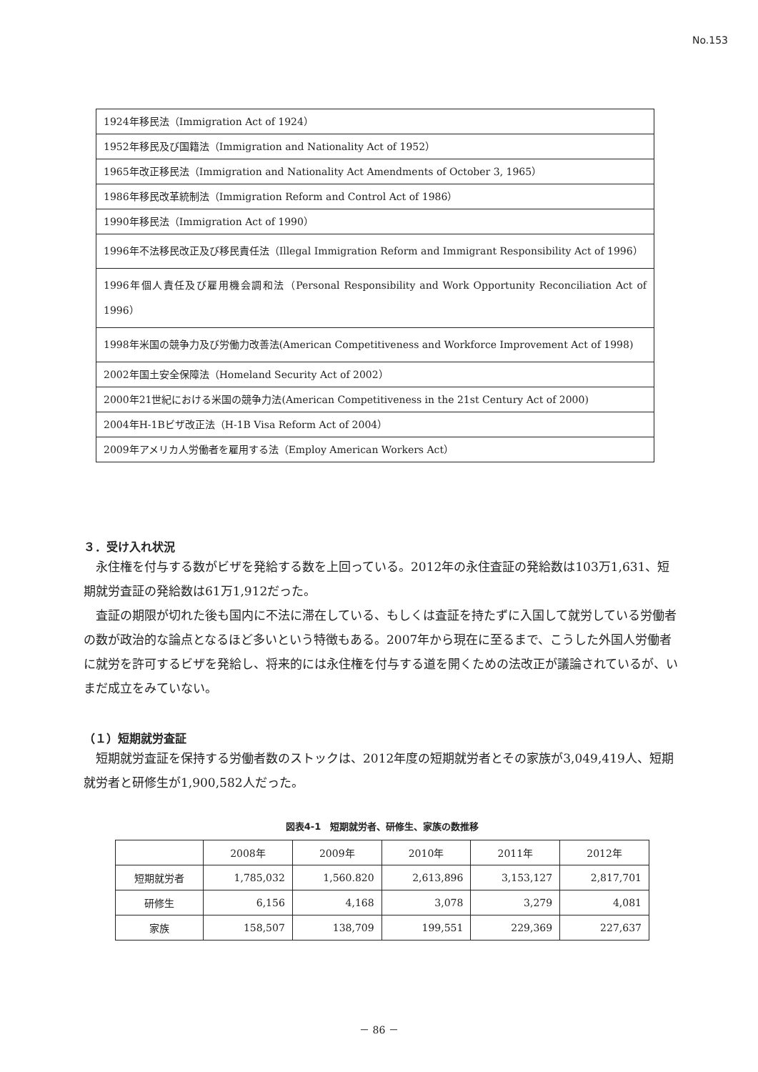No.153
| 1924年移民法（Immigration Act of 1924） |
| 1952年移民及び国籍法（Immigration and Nationality Act of 1952） |
| 1965年改正移民法（Immigration and Nationality Act Amendments of October 3, 1965） |
| 1986年移民改革統制法（Immigration Reform and Control Act of 1986） |
| 1990年移民法（Immigration Act of 1990） |
| 1996年不法移民改正及び移民責任法（Illegal Immigration Reform and Immigrant Responsibility Act of 1996） |
| 1996年個人責任及び雇用機会調和法（Personal Responsibility and Work Opportunity Reconciliation Act of 1996） |
| 1998年米国の競争力及び労働力改善法(American Competitiveness and Workforce Improvement Act of 1998) |
| 2002年国土安全保障法（Homeland Security Act of 2002） |
| 2000年21世紀における米国の競争力法(American Competitiveness in the 21st Century Act of 2000) |
| 2004年H-1Bビザ改正法（H-1B Visa Reform Act of 2004） |
| 2009年アメリカ人労働者を雇用する法（Employ American Workers Act） |
３．受け入れ状況
永住権を付与する数がビザを発給する数を上回っている。2012年の永住査証の発給数は103万1,631、短期就労査証の発給数は61万1,912だった。
査証の期限が切れた後も国内に不法に滞在している、もしくは査証を持たずに入国して就労している労働者の数が政治的な論点となるほど多いという特徴もある。2007年から現在に至るまで、こうした外国人労働者に就労を許可するビザを発給し、将来的には永住権を付与する道を開くための法改正が議論されているが、いまだ成立をみていない。
（１）短期就労査証
短期就労査証を保持する労働者数のストックは、2012年度の短期就労者とその家族が3,049,419人、短期就労者と研修生が1,900,582人だった。
図表4-1　短期就労者、研修生、家族の数推移
| | 2008年 | 2009年 | 2010年 | 2011年 | 2012年 |
| --- | --- | --- | --- | --- | --- |
| 短期就労者 | 1,785,032 | 1,560.820 | 2,613,896 | 3,153,127 | 2,817,701 |
| 研修生 | 6,156 | 4,168 | 3,078 | 3,279 | 4,081 |
| 家族 | 158,507 | 138,709 | 199,551 | 229,369 | 227,637 |
－ 86 －